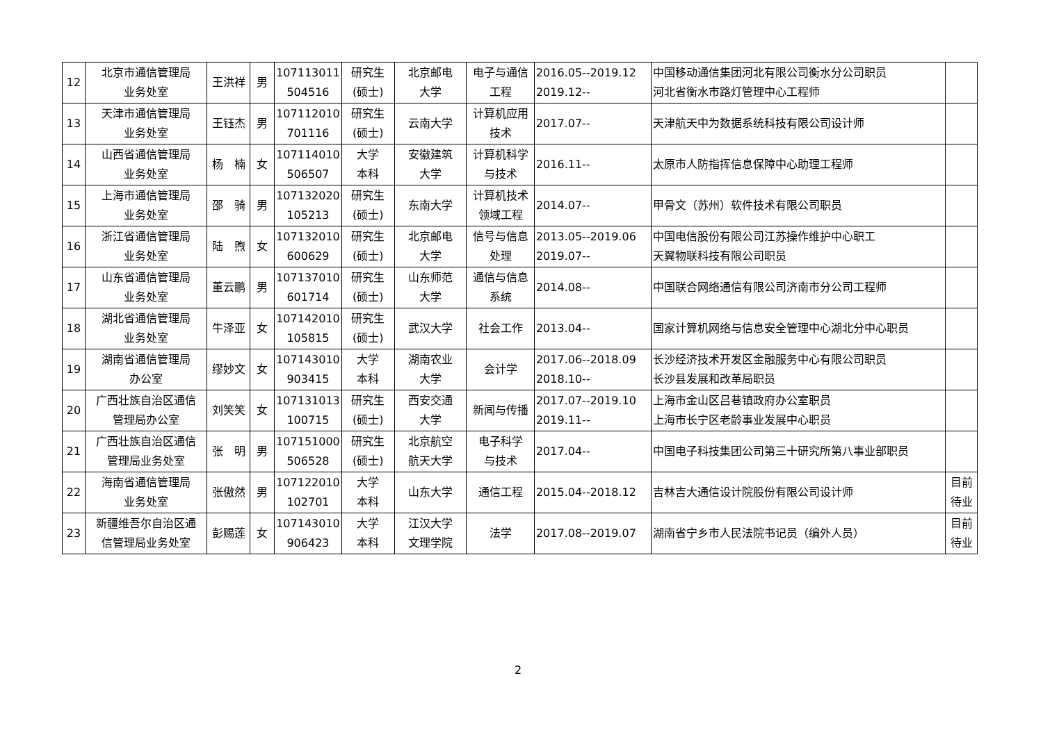| 12 | 北京市通信管理局 业务处室 | 王洪祥 | 男 | 107113011 504516 | 研究生 (硕士) | 北京邮电 大学 | 电子与通信 工程 | 2016.05--2019.12 2019.12-- | 中国移动通信集团河北有限公司衡水分公司职员 河北省衡水市路灯管理中心工程师 | |
| 13 | 天津市通信管理局 业务处室 | 王钰杰 | 男 | 107112010 701116 | 研究生 (硕士) | 云南大学 | 计算机应用 技术 | 2017.07-- | 天津航天中为数据系统科技有限公司设计师 | |
| 14 | 山西省通信管理局 业务处室 | 杨 楠 | 女 | 107114010 506507 | 大学 本科 | 安徽建筑 大学 | 计算机科学 与技术 | 2016.11-- | 太原市人防指挥信息保障中心助理工程师 | |
| 15 | 上海市通信管理局 业务处室 | 邵 骑 | 男 | 107132020 105213 | 研究生 (硕士) | 东南大学 | 计算机技术 领域工程 | 2014.07-- | 甲骨文（苏州）软件技术有限公司职员 | |
| 16 | 浙江省通信管理局 业务处室 | 陆 煦 | 女 | 107132010 600629 | 研究生 (硕士) | 北京邮电 大学 | 信号与信息 处理 | 2013.05--2019.06 2019.07-- | 中国电信股份有限公司江苏操作维护中心职工 天翼物联科技有限公司职员 | |
| 17 | 山东省通信管理局 业务处室 | 董云鹏 | 男 | 107137010 601714 | 研究生 (硕士) | 山东师范 大学 | 通信与信息 系统 | 2014.08-- | 中国联合网络通信有限公司济南市分公司工程师 | |
| 18 | 湖北省通信管理局 业务处室 | 牛泽亚 | 女 | 107142010 105815 | 研究生 (硕士) | 武汉大学 | 社会工作 | 2013.04-- | 国家计算机网络与信息安全管理中心湖北分中心职员 | |
| 19 | 湖南省通信管理局 办公室 | 缪妙文 | 女 | 107143010 903415 | 大学 本科 | 湖南农业 大学 | 会计学 | 2017.06--2018.09 2018.10-- | 长沙经济技术开发区金融服务中心有限公司职员 长沙县发展和改革局职员 | |
| 20 | 广西壮族自治区通信 管理局办公室 | 刘笑笑 | 女 | 107131013 100715 | 研究生 (硕士) | 西安交通 大学 | 新闻与传播 | 2017.07--2019.10 2019.11-- | 上海市金山区吕巷镇政府办公室职员 上海市长宁区老龄事业发展中心职员 | |
| 21 | 广西壮族自治区通信 管理局业务处室 | 张 明 | 男 | 107151000 506528 | 研究生 (硕士) | 北京航空 航天大学 | 电子科学 与技术 | 2017.04-- | 中国电子科技集团公司第三十研究所第八事业部职员 | |
| 22 | 海南省通信管理局 业务处室 | 张傲然 | 男 | 107122010 102701 | 大学 本科 | 山东大学 | 通信工程 | 2015.04--2018.12 | 吉林吉大通信设计院股份有限公司设计师 | 目前 待业 |
| 23 | 新疆维吾尔自治区通 信管理局业务处室 | 彭赐莲 | 女 | 107143010 906423 | 大学 本科 | 江汉大学 文理学院 | 法学 | 2017.08--2019.07 | 湖南省宁乡市人民法院书记员（编外人员） | 目前 待业 |
2